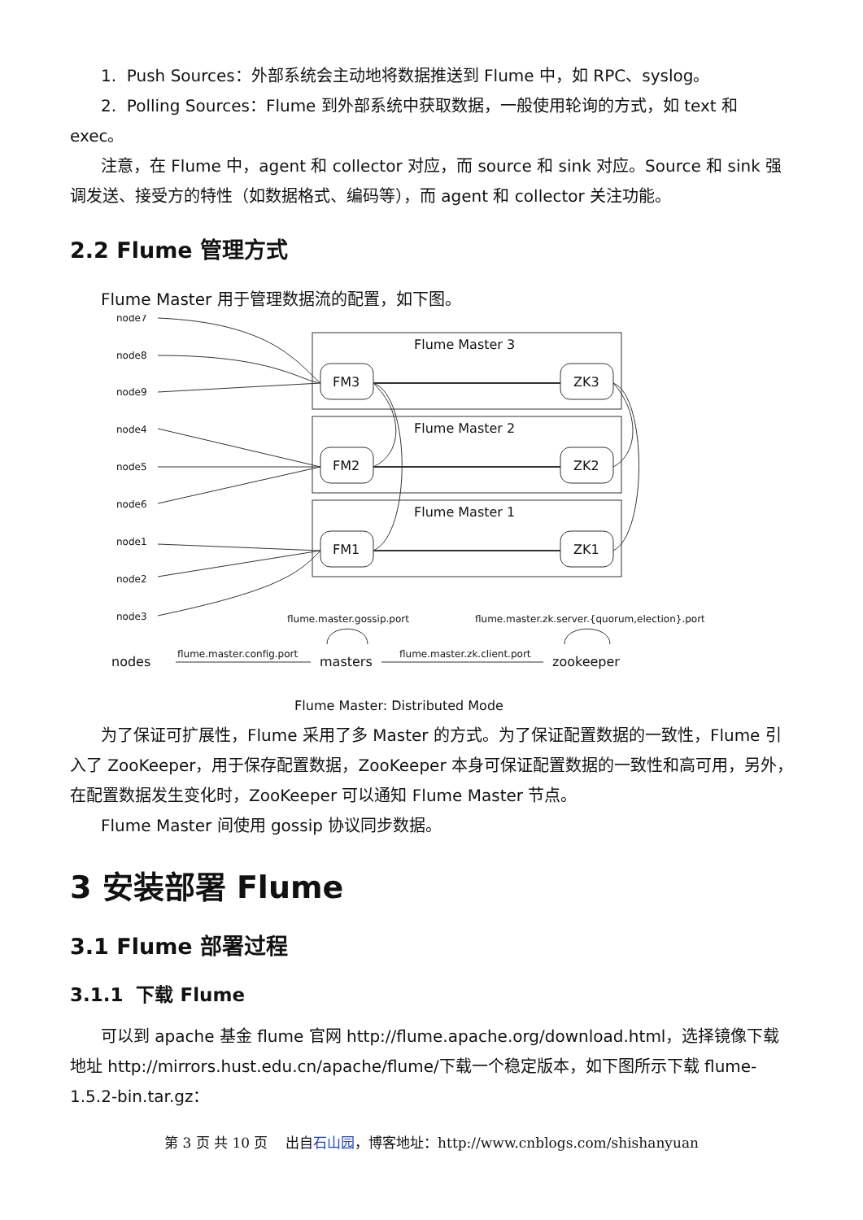1. Push Sources：外部系统会主动地将数据推送到 Flume 中，如 RPC、syslog。
2. Polling Sources：Flume 到外部系统中获取数据，一般使用轮询的方式，如 text 和 exec。
注意，在 Flume 中，agent 和 collector 对应，而 source 和 sink 对应。Source 和 sink 强调发送、接受方的特性（如数据格式、编码等），而 agent 和 collector 关注功能。
2.2 Flume 管理方式
Flume Master 用于管理数据流的配置，如下图。
node7
node8
node9
node4
node5
node6
node1
node2
node3
Flume Master 3
Flume Master 2
Flume Master 1
FM3
ZK3
FM2
ZK2
FM1
ZK1
flume.master.gossip.port
flume.master.zk.server.{quorum,election}.port
flume.master.config.port
flume.master.zk.client.port
nodes
masters
zookeeper
Flume Master: Distributed Mode
为了保证可扩展性，Flume 采用了多 Master 的方式。为了保证配置数据的一致性，Flume 引入了 ZooKeeper，用于保存配置数据，ZooKeeper 本身可保证配置数据的一致性和高可用，另外，在配置数据发生变化时，ZooKeeper 可以通知 Flume Master 节点。
Flume Master 间使用 gossip 协议同步数据。
3 安装部署 Flume
3.1 Flume 部署过程
3.1.1 下载 Flume
可以到 apache 基金 flume 官网 http://flume.apache.org/download.html，选择镜像下载地址 http://mirrors.hust.edu.cn/apache/flume/下载一个稳定版本，如下图所示下载 flume-1.5.2-bin.tar.gz：
第 3 页 共 10 页 出自石山园，博客地址：http://www.cnblogs.com/shishanyuan